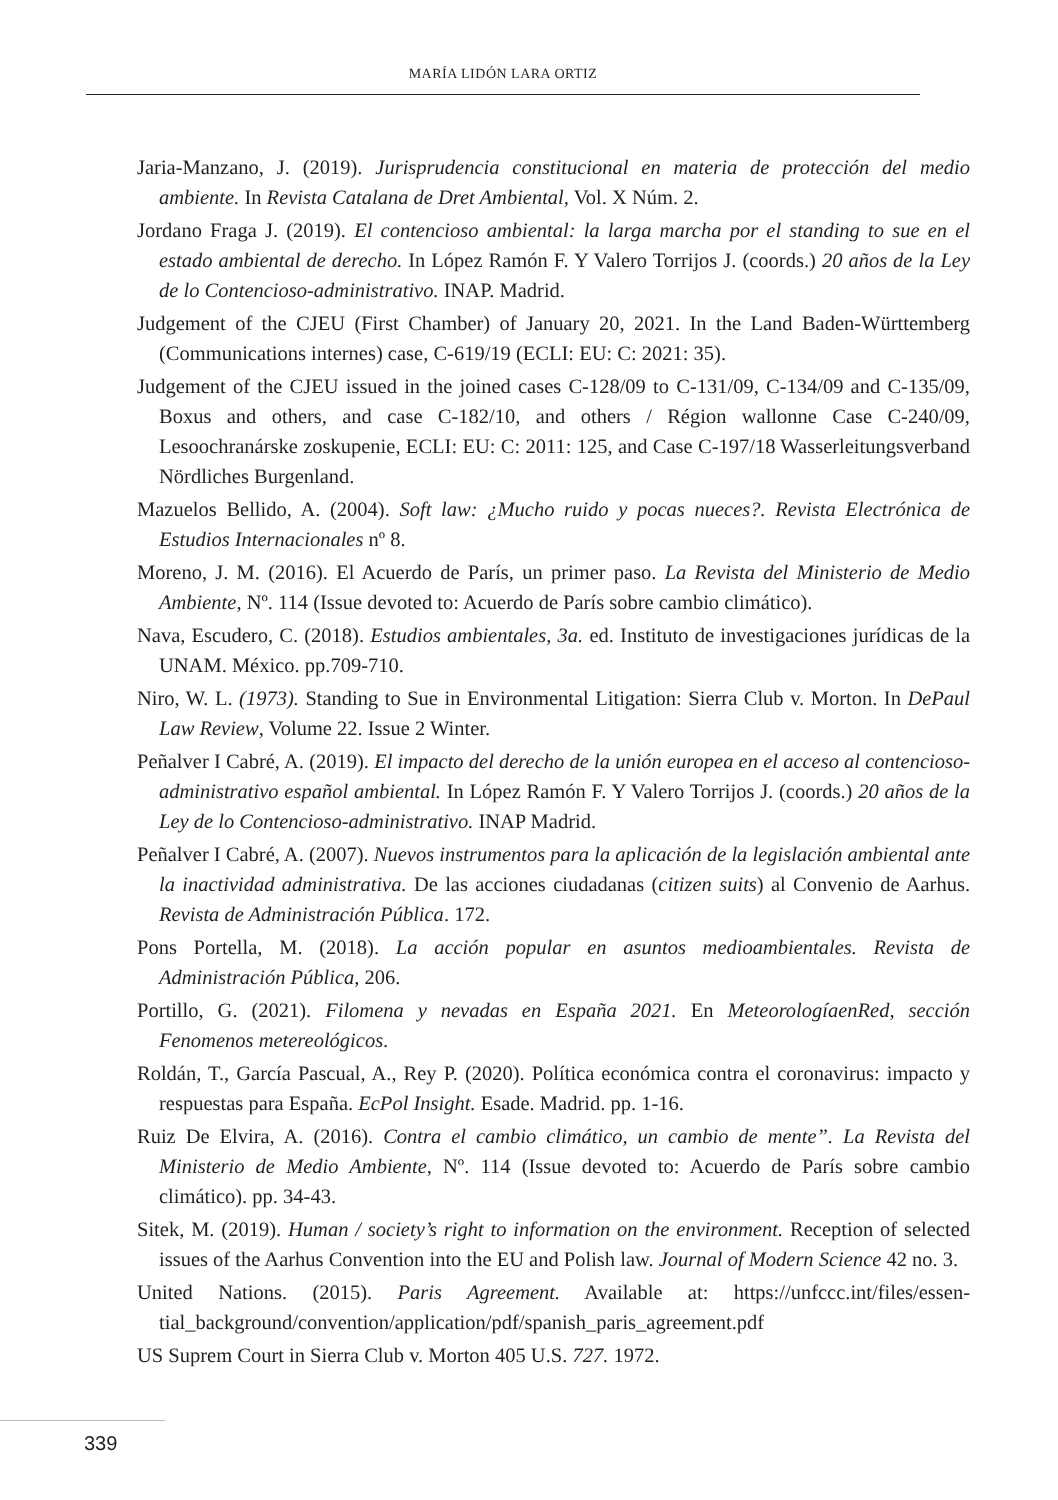MARÍA LIDÓN LARA ORTIZ
Jaria-Manzano, J. (2019). Jurisprudencia constitucional en materia de protección del medio ambiente. In Revista Catalana de Dret Ambiental, Vol. X Núm. 2.
Jordano Fraga J. (2019). El contencioso ambiental: la larga marcha por el standing to sue en el estado ambiental de derecho. In López Ramón F. Y Valero Torrijos J. (coords.) 20 años de la Ley de lo Contencioso-administrativo. INAP. Madrid.
Judgement of the CJEU (First Chamber) of January 20, 2021. In the Land Baden-Württemberg (Communications internes) case, C-619/19 (ECLI: EU: C: 2021: 35).
Judgement of the CJEU issued in the joined cases C-128/09 to C-131/09, C-134/09 and C-135/09, Boxus and others, and case C-182/10, and others / Région wallonne Case C-240/09, Lesoochranárske zoskupenie, ECLI: EU: C: 2011: 125, and Case C-197/18 Wasserleitungsverband Nördliches Burgenland.
Mazuelos Bellido, A. (2004). Soft law: ¿Mucho ruido y pocas nueces?. Revista Electrónica de Estudios Internacionales nº 8.
Moreno, J. M. (2016). El Acuerdo de París, un primer paso. La Revista del Ministerio de Medio Ambiente, Nº. 114 (Issue devoted to: Acuerdo de París sobre cambio climático).
Nava, Escudero, C. (2018). Estudios ambientales, 3a. ed. Instituto de investigaciones jurídicas de la UNAM. México. pp.709-710.
Niro, W. L. (1973). Standing to Sue in Environmental Litigation: Sierra Club v. Morton. In DePaul Law Review, Volume 22. Issue 2 Winter.
Peñalver I Cabré, A. (2019). El impacto del derecho de la unión europea en el acceso al contencioso-administrativo español ambiental. In López Ramón F. Y Valero Torrijos J. (coords.) 20 años de la Ley de lo Contencioso-administrativo. INAP Madrid.
Peñalver I Cabré, A. (2007). Nuevos instrumentos para la aplicación de la legislación ambiental ante la inactividad administrativa. De las acciones ciudadanas (citizen suits) al Convenio de Aarhus. Revista de Administración Pública. 172.
Pons Portella, M. (2018). La acción popular en asuntos medioambientales. Revista de Administración Pública, 206.
Portillo, G. (2021). Filomena y nevadas en España 2021. En MeteorologíaenRed, sección Fenomenos metereológicos.
Roldán, T., García Pascual, A., Rey P. (2020). Política económica contra el coronavirus: impacto y respuestas para España. EcPol Insight. Esade. Madrid. pp. 1-16.
Ruiz De Elvira, A. (2016). Contra el cambio climático, un cambio de mente”. La Revista del Ministerio de Medio Ambiente, Nº. 114 (Issue devoted to: Acuerdo de París sobre cambio climático). pp. 34-43.
Sitek, M. (2019). Human / society’s right to information on the environment. Reception of selected issues of the Aarhus Convention into the EU and Polish law. Journal of Modern Science 42 no. 3.
United Nations. (2015). Paris Agreement. Available at: https://unfccc.int/files/essen-tial_background/convention/application/pdf/spanish_paris_agreement.pdf
US Suprem Court in Sierra Club v. Morton 405 U.S. 727. 1972.
339